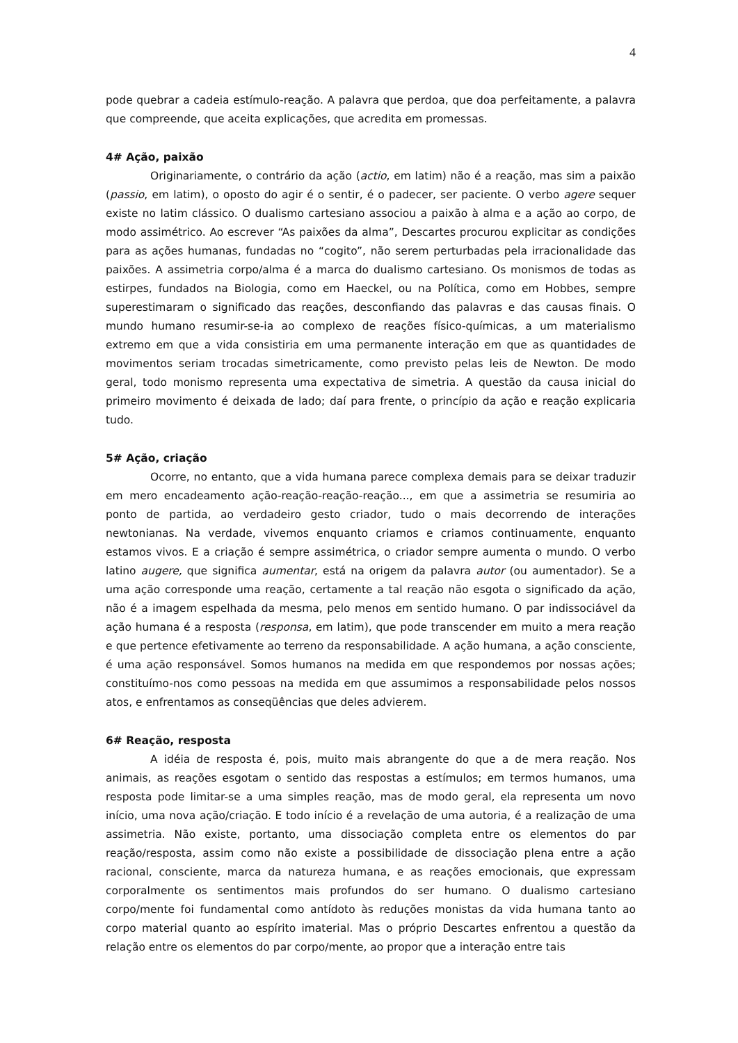4
pode quebrar a cadeia estímulo-reação. A palavra que perdoa, que doa perfeitamente, a palavra que compreende, que aceita explicações, que acredita em promessas.
4# Ação, paixão
Originariamente, o contrário da ação (actio, em latim) não é a reação, mas sim a paixão (passio, em latim), o oposto do agir é o sentir, é o padecer, ser paciente. O verbo agere sequer existe no latim clássico. O dualismo cartesiano associou a paixão à alma e a ação ao corpo, de modo assimétrico. Ao escrever “As paixões da alma”, Descartes procurou explicitar as condições para as ações humanas, fundadas no “cogito”, não serem perturbadas pela irracionalidade das paixões. A assimetria corpo/alma é a marca do dualismo cartesiano. Os monismos de todas as estirpes, fundados na Biologia, como em Haeckel, ou na Política, como em Hobbes, sempre superestimaram o significado das reações, desconfiando das palavras e das causas finais. O mundo humano resumir-se-ia ao complexo de reações físico-químicas, a um materialismo extremo em que a vida consistiria em uma permanente interação em que as quantidades de movimentos seriam trocadas simetricamente, como previsto pelas leis de Newton. De modo geral, todo monismo representa uma expectativa de simetria. A questão da causa inicial do primeiro movimento é deixada de lado; daí para frente, o princípio da ação e reação explicaria tudo.
5# Ação, criação
Ocorre, no entanto, que a vida humana parece complexa demais para se deixar traduzir em mero encadeamento ação-reação-reação-reação..., em que a assimetria se resumiria ao ponto de partida, ao verdadeiro gesto criador, tudo o mais decorrendo de interações newtonianas. Na verdade, vivemos enquanto criamos e criamos continuamente, enquanto estamos vivos. E a criação é sempre assimétrica, o criador sempre aumenta o mundo. O verbo latino augere, que significa aumentar, está na origem da palavra autor (ou aumentador). Se a uma ação corresponde uma reação, certamente a tal reação não esgota o significado da ação, não é a imagem espelhada da mesma, pelo menos em sentido humano. O par indissociável da ação humana é a resposta (responsa, em latim), que pode transcender em muito a mera reação e que pertence efetivamente ao terreno da responsabilidade. A ação humana, a ação consciente, é uma ação responsável. Somos humanos na medida em que respondemos por nossas ações; constituímo-nos como pessoas na medida em que assumimos a responsabilidade pelos nossos atos, e enfrentamos as conseqüências que deles advierem.
6# Reação, resposta
A idéia de resposta é, pois, muito mais abrangente do que a de mera reação. Nos animais, as reações esgotam o sentido das respostas a estímulos; em termos humanos, uma resposta pode limitar-se a uma simples reação, mas de modo geral, ela representa um novo início, uma nova ação/criação. E todo início é a revelação de uma autoria, é a realização de uma assimetria. Não existe, portanto, uma dissociação completa entre os elementos do par reação/resposta, assim como não existe a possibilidade de dissociação plena entre a ação racional, consciente, marca da natureza humana, e as reações emocionais, que expressam corporalmente os sentimentos mais profundos do ser humano. O dualismo cartesiano corpo/mente foi fundamental como antídoto às reduções monistas da vida humana tanto ao corpo material quanto ao espírito imaterial. Mas o próprio Descartes enfrentou a questão da relação entre os elementos do par corpo/mente, ao propor que a interação entre tais